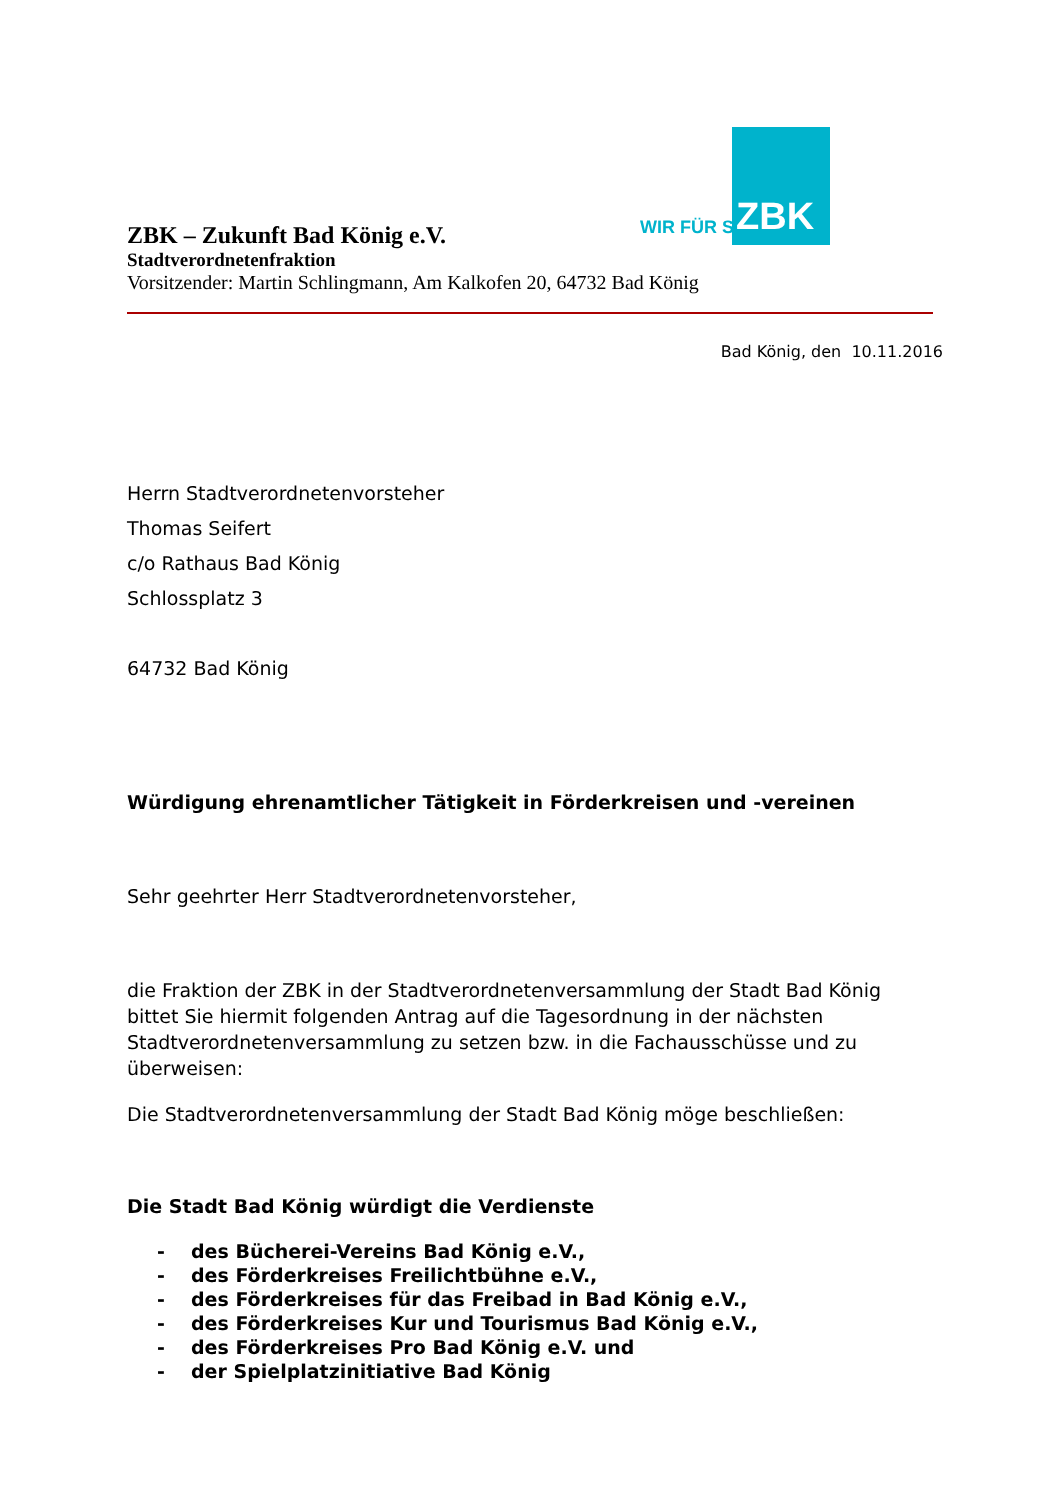WIR FÜR SIE ZBK
ZBK – Zukunft Bad König e.V.
Stadtverordnetenfraktion
Vorsitzender: Martin Schlingmann, Am Kalkofen 20, 64732 Bad König
Bad König, den 10.11.2016
Herrn Stadtverordnetenvorsteher
Thomas Seifert
c/o Rathaus Bad König
Schlossplatz 3
64732 Bad König
Würdigung ehrenamtlicher Tätigkeit in Förderkreisen und -vereinen
Sehr geehrter Herr Stadtverordnetenvorsteher,
die Fraktion der ZBK in der Stadtverordnetenversammlung der Stadt Bad König bittet Sie hiermit folgenden Antrag auf die Tagesordnung in der nächsten Stadtverordnetenversammlung zu setzen bzw. in die Fachausschüsse und zu überweisen:
Die Stadtverordnetenversammlung der Stadt Bad König möge beschließen:
Die Stadt Bad König würdigt die Verdienste
- des Bücherei-Vereins Bad König e.V.,
- des Förderkreises Freilichtbühne e.V.,
- des Förderkreises für das Freibad in Bad König e.V.,
- des Förderkreises Kur und Tourismus Bad König e.V.,
- des Förderkreises Pro Bad König e.V. und
- der Spielplatzinitiative Bad König